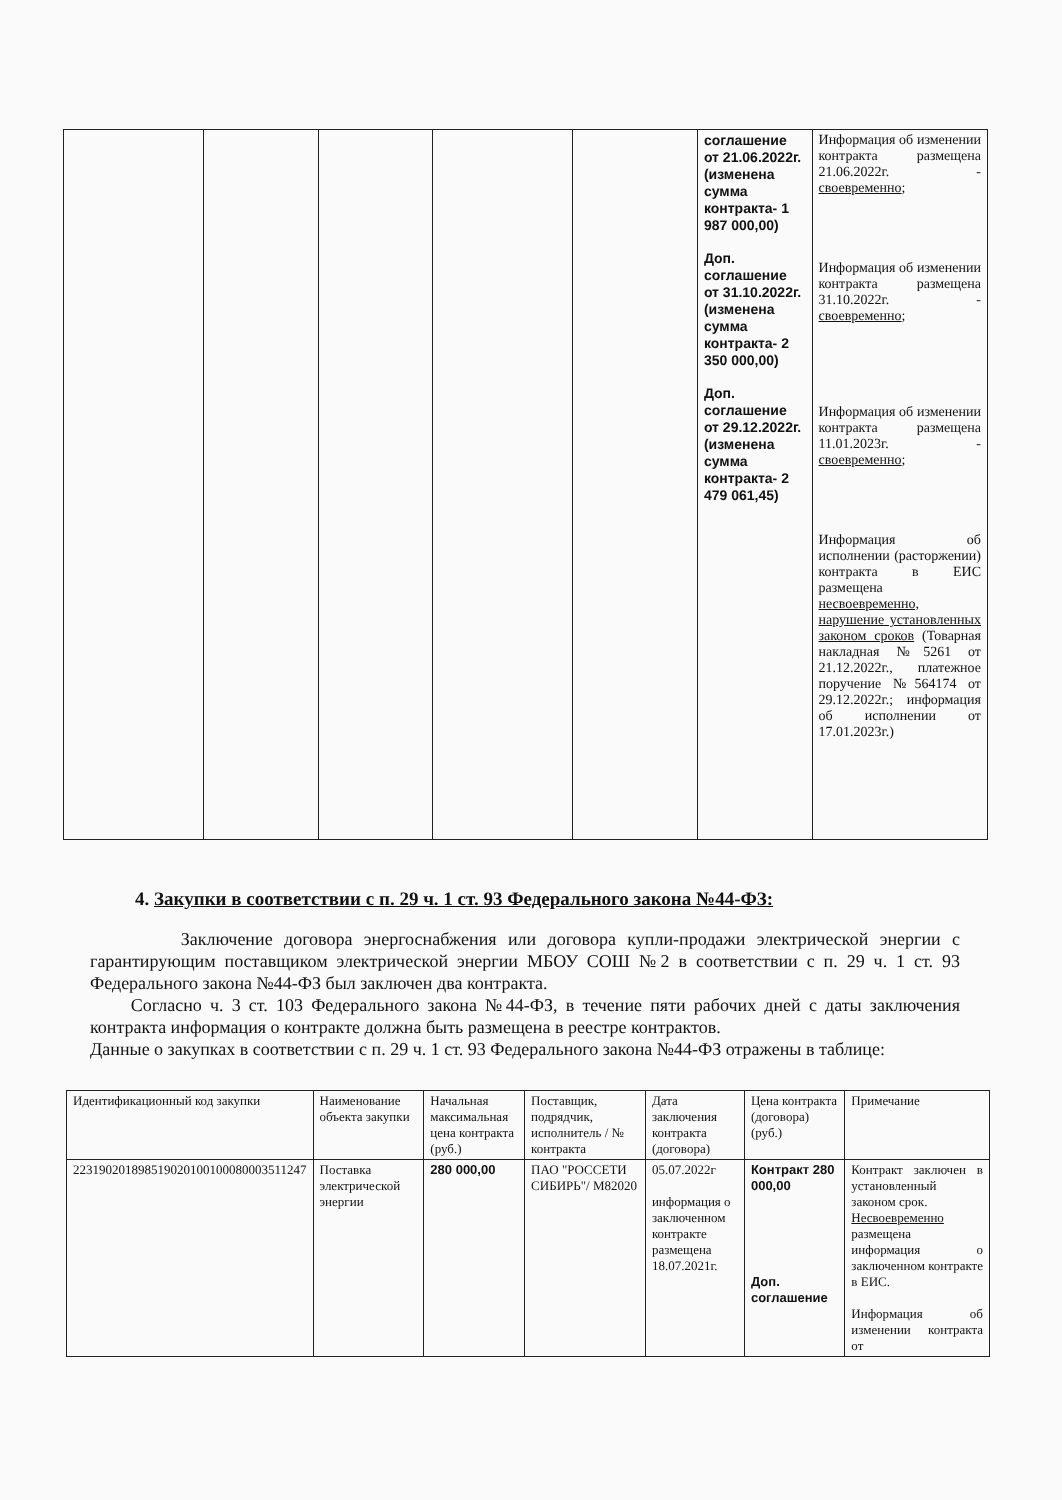| | | | | | соглашение от 21.06.2022г. (изменена сумма контракта- 1 987 000,00) Доп. соглашение от 31.10.2022г. (изменена сумма контракта- 2 350 000,00) Доп. соглашение от 29.12.2022г. (изменена сумма контракта- 2 479 061,45) | Информация об изменении контракта размещена 21.06.2022г. - своевременно ; Информация об изменении контракта размещена 31.10.2022г. - своевременно ; Информация об изменении контракта размещена 11.01.2023г. - своевременно ; Информация об исполнении (расторжении) контракта в ЕИС размещена несвоевременно, нарушение установленных законом сроков (Товарная накладная №5261 от 21.12.2022г., платежное поручение №564174 от 29.12.2022г.; информация об исполнении от 17.01.2023г.) |
4. Закупки в соответствии с п. 29 ч. 1 ст. 93 Федерального закона №44-ФЗ:
Заключение договора энергоснабжения или договора купли-продажи электрической энергии с гарантирующим поставщиком электрической энергии МБОУ СОШ №2 в соответствии с п. 29 ч. 1 ст. 93 Федерального закона №44-ФЗ был заключен два контракта.
Согласно ч. 3 ст. 103 Федерального закона №44-ФЗ, в течение пяти рабочих дней с даты заключения контракта информация о контракте должна быть размещена в реестре контрактов.
Данные о закупках в соответствии с п. 29 ч. 1 ст. 93 Федерального закона №44-ФЗ отражены в таблице:
| Идентификационный код закупки | Наименование объекта закупки | Начальная максимальная цена контракта (руб.) | Поставщик, подрядчик, исполнитель / № контракта | Дата заключения контракта (договора) | Цена контракта (договора) (руб.) | Примечание |
| --- | --- | --- | --- | --- | --- | --- |
| 223190201898519020100100080003511247 | Поставка электрической энергии | 280 000,00 | ПАО "РОССЕТИ СИБИРЬ"/ M82020 | 05.07.2022г информация о заключенном контракте размещена 18.07.2021г. | Контракт 280 000,00 Доп. соглашение | Контракт заключен в установленный законом срок. Несвоевременно размещена информация о заключенном контракте в ЕИС. Информация об изменении контракта от |